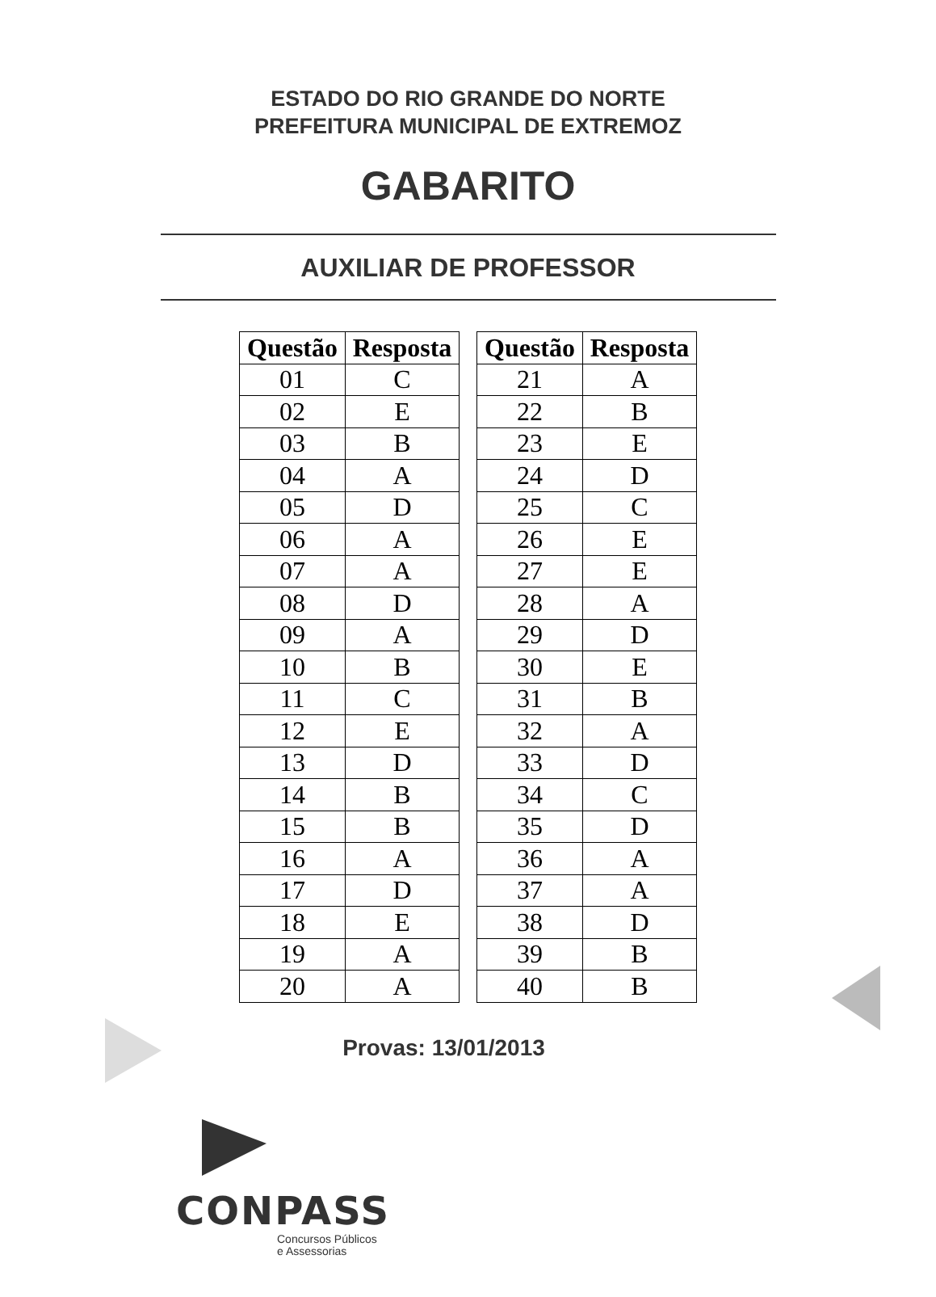ESTADO DO RIO GRANDE DO NORTE
PREFEITURA MUNICIPAL DE EXTREMOZ
GABARITO
AUXILIAR DE PROFESSOR
| Questão | Resposta |
| --- | --- |
| 01 | C |
| 02 | E |
| 03 | B |
| 04 | A |
| 05 | D |
| 06 | A |
| 07 | A |
| 08 | D |
| 09 | A |
| 10 | B |
| 11 | C |
| 12 | E |
| 13 | D |
| 14 | B |
| 15 | B |
| 16 | A |
| 17 | D |
| 18 | E |
| 19 | A |
| 20 | A |
| Questão | Resposta |
| --- | --- |
| 21 | A |
| 22 | B |
| 23 | E |
| 24 | D |
| 25 | C |
| 26 | E |
| 27 | E |
| 28 | A |
| 29 | D |
| 30 | E |
| 31 | B |
| 32 | A |
| 33 | D |
| 34 | C |
| 35 | D |
| 36 | A |
| 37 | A |
| 38 | D |
| 39 | B |
| 40 | B |
Provas: 13/01/2013
CONPASS
Concursos Públicos
e Assessorias